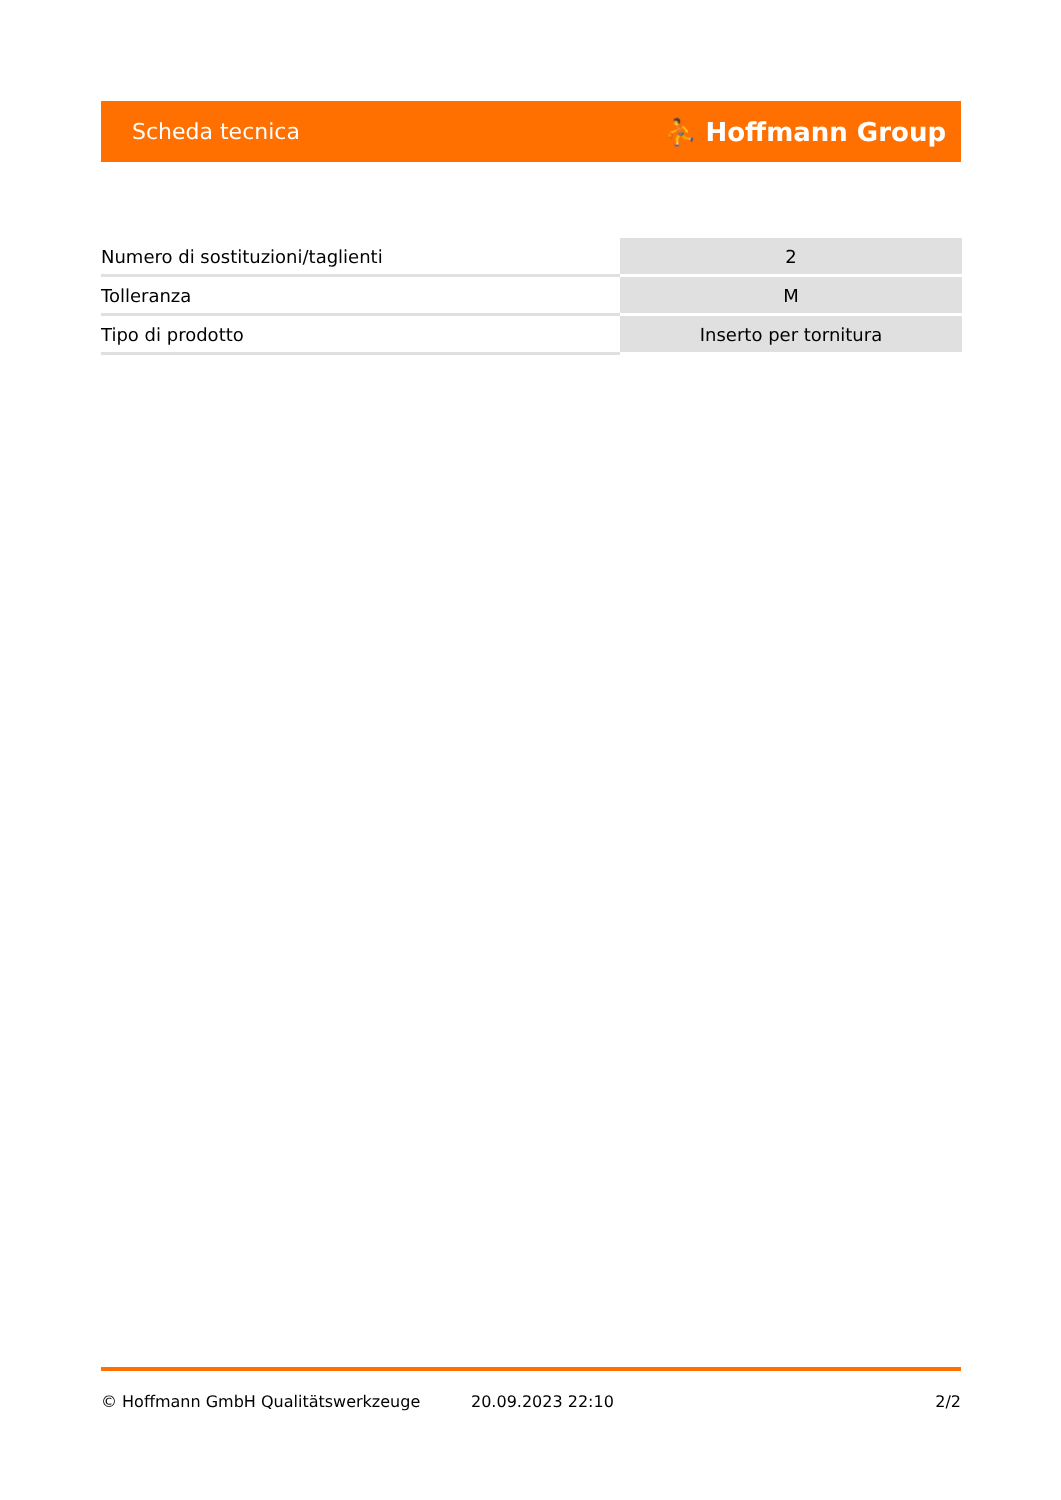Scheda tecnica ⛹ Hoffmann Group
| Numero di sostituzioni/taglienti | 2 |
| Tolleranza | M |
| Tipo di prodotto | Inserto per tornitura |
© Hoffmann GmbH Qualitätswerkzeuge 20.09.2023 22:10 2/2